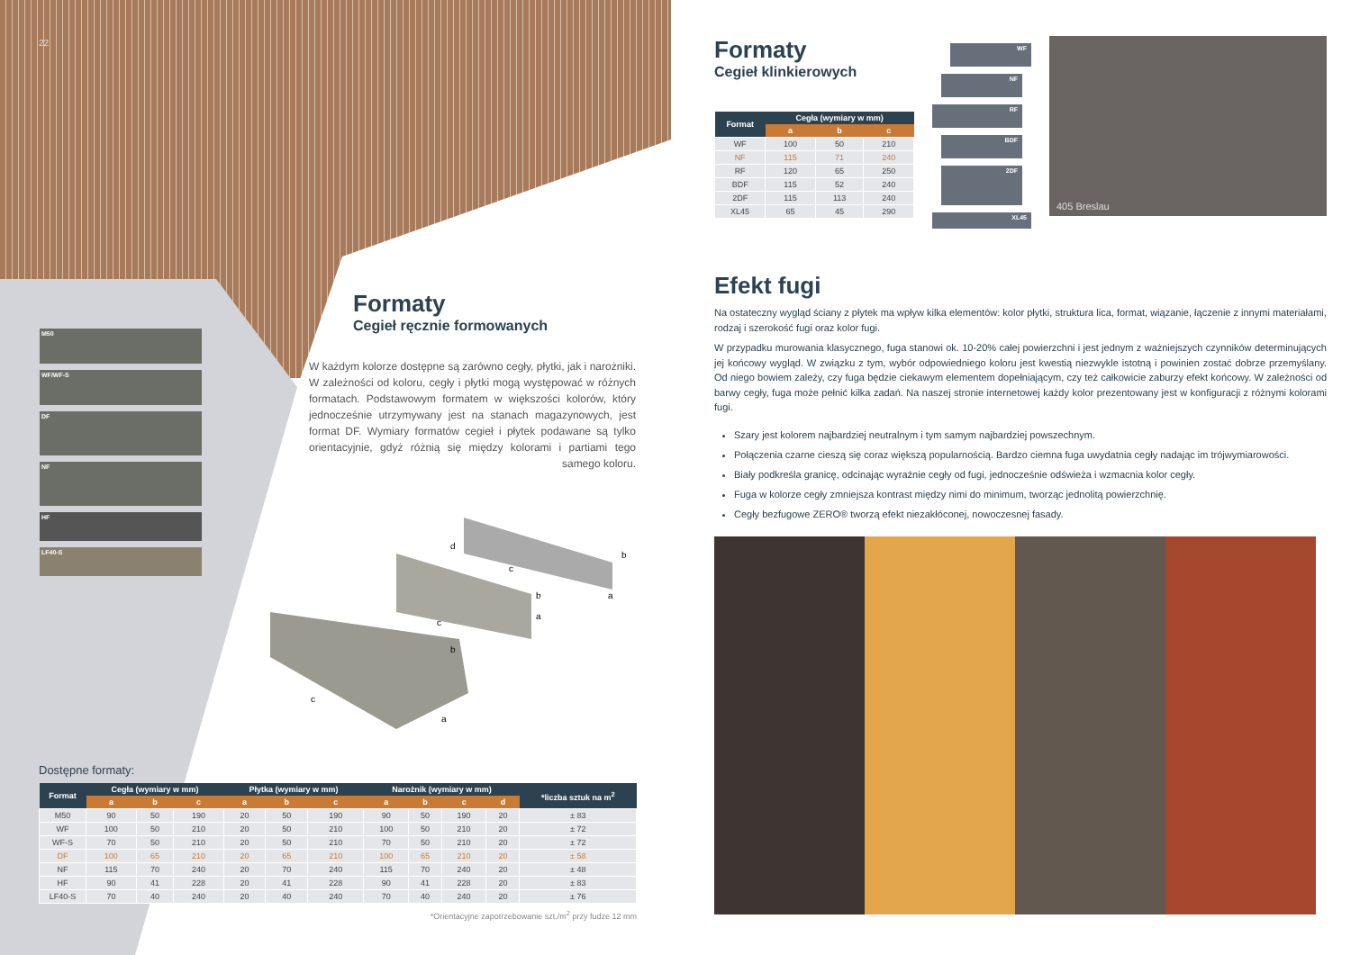22
M50
WF/WF-S
DF
NF
HF
LF40-S
Formaty
Cegieł ręcznie formowanych
W każdym kolorze dostępne są zarówno cegły, płytki, jak i narożniki. W zależności od koloru, cegły i płytki mogą występować w różnych formatach. Podstawowym formatem w większości kolorów, który jednocześnie utrzymywany jest na stanach magazynowych, jest format DF. Wymiary formatów cegieł i płytek podawane są tylko orientacyjnie, gdyż różnią się między kolorami i partiami tego samego koloru.
b
a
c
c
a
b
c
d
a
b
Dostępne formaty:
| Format | Cegła (wymiary w mm) | | | Płytka (wymiary w mm) | | | Narożnik (wymiary w mm) | | | | *liczba sztuk na m<sup>2</sup> |
| --- | --- | --- | --- | --- | --- | --- | --- | --- | --- | --- | --- |
| | a | b | c | a | b | c | a | b | c | d | |
| M50 | 90 | 50 | 190 | 20 | 50 | 190 | 90 | 50 | 190 | 20 | ± 83 |
| WF | 100 | 50 | 210 | 20 | 50 | 210 | 100 | 50 | 210 | 20 | ± 72 |
| WF-S | 70 | 50 | 210 | 20 | 50 | 210 | 70 | 50 | 210 | 20 | ± 72 |
| DF | 100 | 65 | 210 | 20 | 65 | 210 | 100 | 65 | 210 | 20 | ± 58 |
| NF | 115 | 70 | 240 | 20 | 70 | 240 | 115 | 70 | 240 | 20 | ± 48 |
| HF | 90 | 41 | 228 | 20 | 41 | 228 | 90 | 41 | 228 | 20 | ± 83 |
| LF40-S | 70 | 40 | 240 | 20 | 40 | 240 | 70 | 40 | 240 | 20 | ± 76 |
*Orientacyjne zapotrzebowanie szt./m<sup>2</sup> przy fudze 12 mm
Formaty
Cegieł klinkierowych
| Format | Cegła (wymiary w mm) | | |
| --- | --- | --- | --- |
| | a | b | c |
| WF | 100 | 50 | 210 |
| NF | 115 | 71 | 240 |
| RF | 120 | 65 | 250 |
| BDF | 115 | 52 | 240 |
| 2DF | 115 | 113 | 240 |
| XL45 | 65 | 45 | 290 |
WF
NF
RF
BDF
2DF
XL45
405 Breslau
Efekt fugi
Na ostateczny wygląd ściany z płytek ma wpływ kilka elementów: kolor płytki, struktura lica, format, wiązanie, łączenie z innymi materiałami, rodzaj i szerokość fugi oraz kolor fugi.
W przypadku murowania klasycznego, fuga stanowi ok. 10-20% całej powierzchni i jest jednym z ważniejszych czynników determinujących jej końcowy wygląd. W związku z tym, wybór odpowiedniego koloru jest kwestią niezwykle istotną i powinien zostać dobrze przemyślany. Od niego bowiem zależy, czy fuga będzie ciekawym elementem dopełniającym, czy też całkowicie zaburzy efekt końcowy. W zależności od barwy cegły, fuga może pełnić kilka zadań. Na naszej stronie internetowej każdy kolor prezentowany jest w konfiguracji z różnymi kolorami fugi.
Szary jest kolorem najbardziej neutralnym i tym samym najbardziej powszechnym.
Połączenia czarne cieszą się coraz większą popularnością. Bardzo ciemna fuga uwydatnia cegły nadając im trójwymiarowości.
Biały podkreśla granicę, odcinając wyraźnie cegły od fugi, jednocześnie odświeża i wzmacnia kolor cegły.
Fuga w kolorze cegły zmniejsza kontrast między nimi do minimum, tworząc jednolitą powierzchnię.
Cegły bezfugowe ZERO® tworzą efekt niezakłóconej, nowoczesnej fasady.